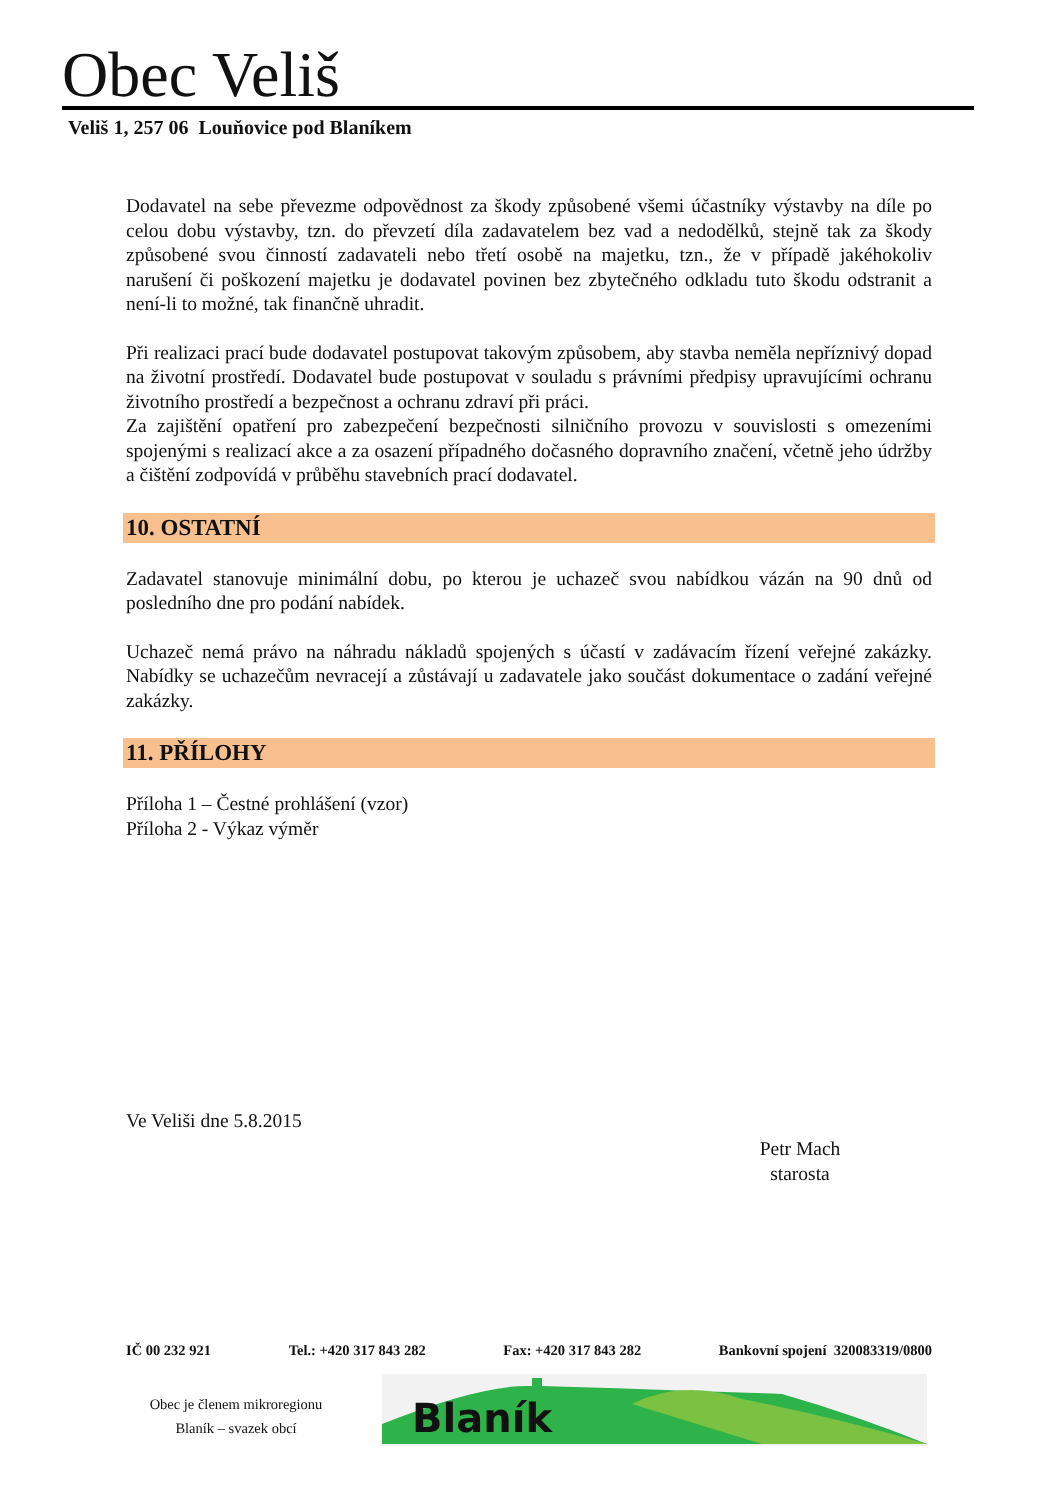Obec Veliš
Veliš 1, 257 06 Louňovice pod Blaníkem
Dodavatel na sebe převezme odpovědnost za škody způsobené všemi účastníky výstavby na díle po celou dobu výstavby, tzn. do převzetí díla zadavatelem bez vad a nedodělků, stejně tak za škody způsobené svou činností zadavateli nebo třetí osobě na majetku, tzn., že v případě jakéhokoliv narušení či poškození majetku je dodavatel povinen bez zbytečného odkladu tuto škodu odstranit a není-li to možné, tak finančně uhradit.
Při realizaci prací bude dodavatel postupovat takovým způsobem, aby stavba neměla nepříznivý dopad na životní prostředí. Dodavatel bude postupovat v souladu s právními předpisy upravujícími ochranu životního prostředí a bezpečnost a ochranu zdraví při práci.
Za zajištění opatření pro zabezpečení bezpečnosti silničního provozu v souvislosti s omezeními spojenými s realizací akce a za osazení případného dočasného dopravního značení, včetně jeho údržby a čištění zodpovídá v průběhu stavebních prací dodavatel.
10. OSTATNÍ
Zadavatel stanovuje minimální dobu, po kterou je uchazeč svou nabídkou vázán na 90 dnů od posledního dne pro podání nabídek.
Uchazeč nemá právo na náhradu nákladů spojených s účastí v zadávacím řízení veřejné zakázky. Nabídky se uchazečům nevracejí a zůstávají u zadavatele jako součást dokumentace o zadání veřejné zakázky.
11. PŘÍLOHY
Příloha 1 – Čestné prohlášení (vzor)
Příloha 2 - Výkaz výměr
Ve Veliši dne 5.8.2015
Petr Mach
starosta
IČ 00 232 921 Tel.: +420 317 843 282 Fax: +420 317 843 282 Bankovní spojení 320083319/0800
Obec je členem mikroregionu
Blaník – svazek obcí
Blaník